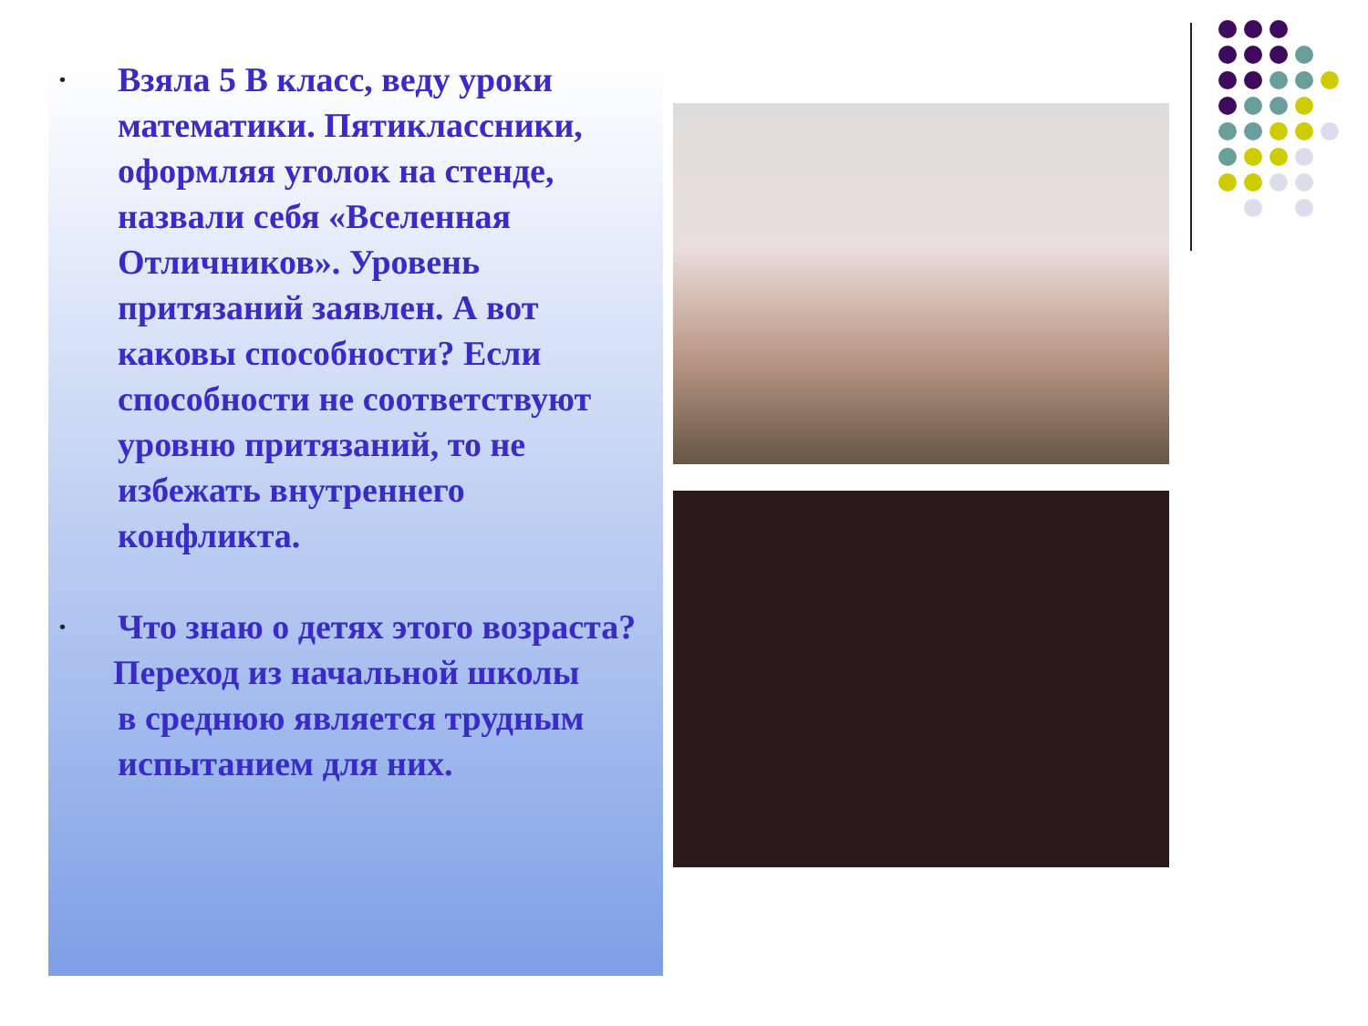•
Взяла 5 В класс, веду уроки математики. Пятиклассники, оформляя уголок на стенде, назвали себя «Вселенная Отличников». Уровень притязаний заявлен. А вот каковы способности? Если способности не соответствуют уровню притязаний, то не избежать внутреннего конфликта.
•
Что знаю о детях этого возраста?
Переход из начальной школы
в среднюю является трудным испытанием для них.